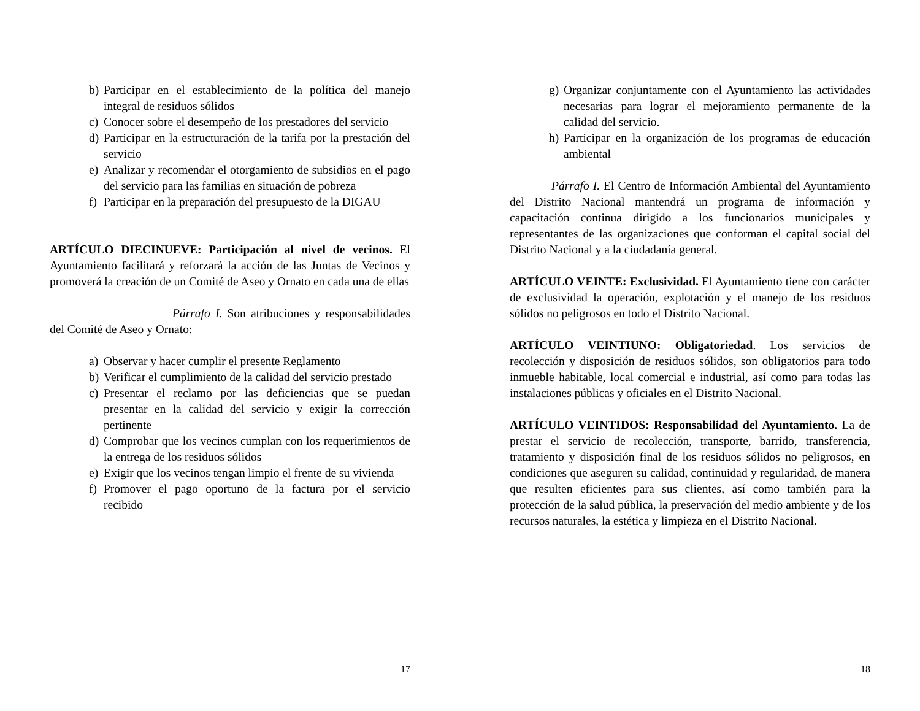b) Participar en el establecimiento de la política del manejo integral de residuos sólidos
c) Conocer sobre el desempeño de los prestadores del servicio
d) Participar en la estructuración de la tarifa por la prestación del servicio
e) Analizar y recomendar el otorgamiento de subsidios en el pago del servicio para las familias en situación de pobreza
f) Participar en la preparación del presupuesto de la DIGAU
ARTÍCULO DIECINUEVE: Participación al nivel de vecinos. El Ayuntamiento facilitará y reforzará la acción de las Juntas de Vecinos y promoverá la creación de un Comité de Aseo y Ornato en cada una de ellas
Párrafo I. Son atribuciones y responsabilidades del Comité de Aseo y Ornato:
a) Observar y hacer cumplir el presente Reglamento
b) Verificar el cumplimiento de la calidad del servicio prestado
c) Presentar el reclamo por las deficiencias que se puedan presentar en la calidad del servicio y exigir la corrección pertinente
d) Comprobar que los vecinos cumplan con los requerimientos de la entrega de los residuos sólidos
e) Exigir que los vecinos tengan limpio el frente de su vivienda
f) Promover el pago oportuno de la factura por el servicio recibido
17
g) Organizar conjuntamente con el Ayuntamiento las actividades necesarias para lograr el mejoramiento permanente de la calidad del servicio.
h) Participar en la organización de los programas de educación ambiental
Párrafo I. El Centro de Información Ambiental del Ayuntamiento del Distrito Nacional mantendrá un programa de información y capacitación continua dirigido a los funcionarios municipales y representantes de las organizaciones que conforman el capital social del Distrito Nacional y a la ciudadanía general.
ARTÍCULO VEINTE: Exclusividad. El Ayuntamiento tiene con carácter de exclusividad la operación, explotación y el manejo de los residuos sólidos no peligrosos en todo el Distrito Nacional.
ARTÍCULO VEINTIUNO: Obligatoriedad. Los servicios de recolección y disposición de residuos sólidos, son obligatorios para todo inmueble habitable, local comercial e industrial, así como para todas las instalaciones públicas y oficiales en el Distrito Nacional.
ARTÍCULO VEINTIDOS: Responsabilidad del Ayuntamiento. La de prestar el servicio de recolección, transporte, barrido, transferencia, tratamiento y disposición final de los residuos sólidos no peligrosos, en condiciones que aseguren su calidad, continuidad y regularidad, de manera que resulten eficientes para sus clientes, así como también para la protección de la salud pública, la preservación del medio ambiente y de los recursos naturales, la estética y limpieza en el Distrito Nacional.
18